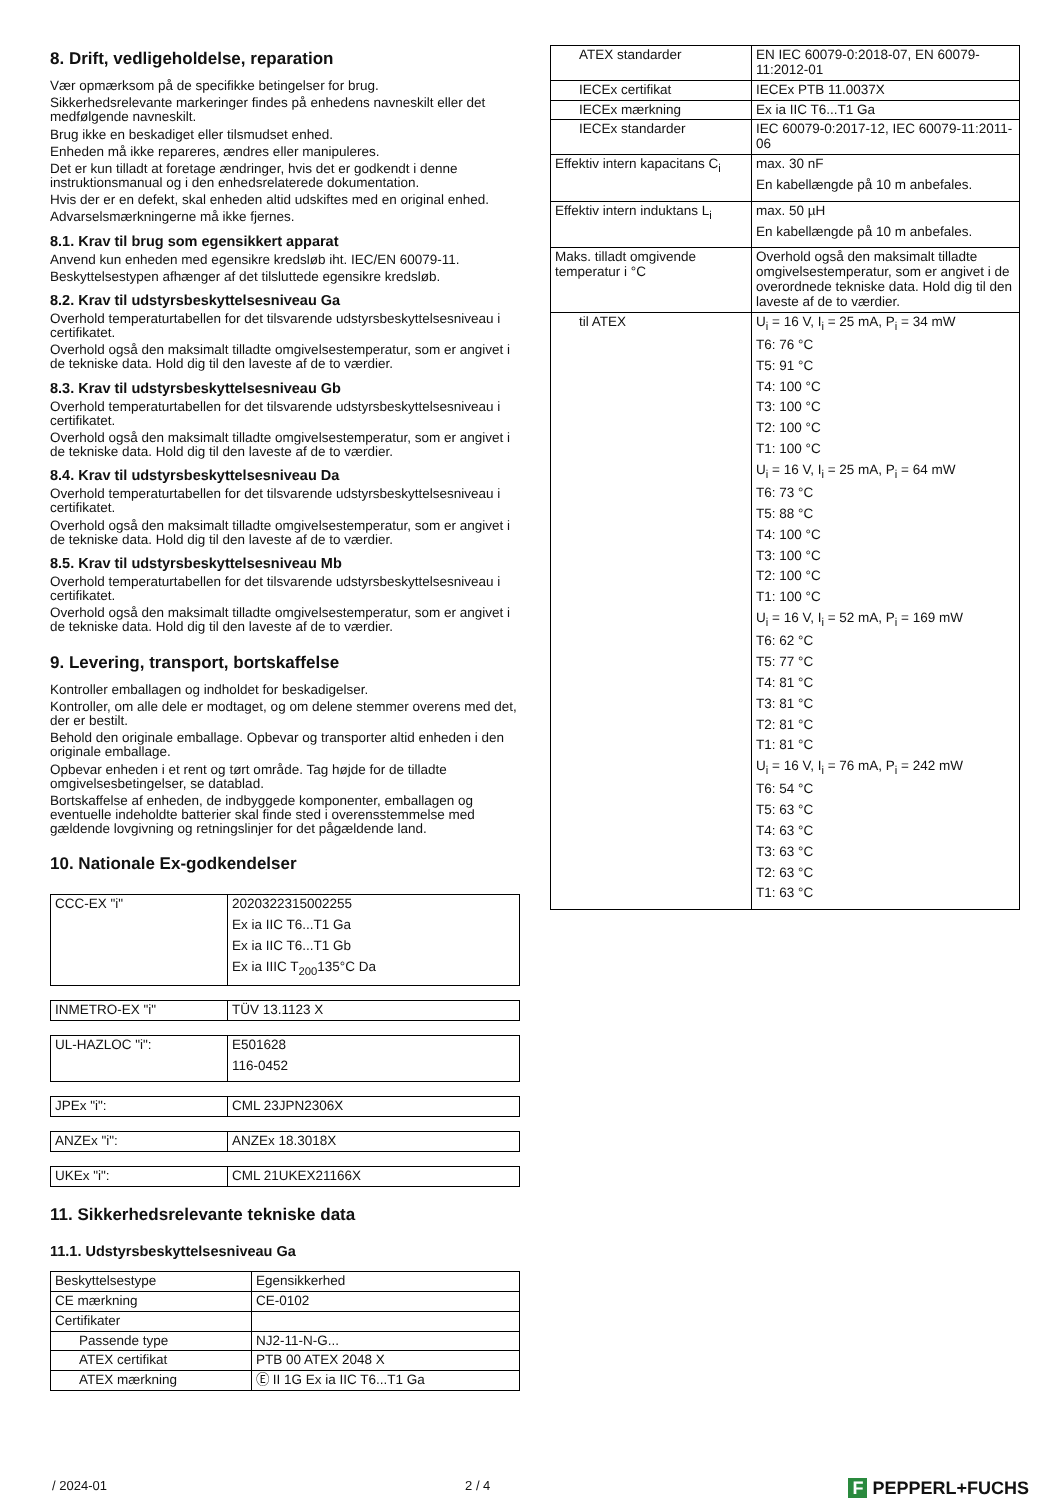8. Drift, vedligeholdelse, reparation
Vær opmærksom på de specifikke betingelser for brug.
Sikkerhedsrelevante markeringer findes på enhedens navneskilt eller det medfølgende navneskilt.
Brug ikke en beskadiget eller tilsmudset enhed.
Enheden må ikke repareres, ændres eller manipuleres.
Det er kun tilladt at foretage ændringer, hvis det er godkendt i denne instruktionsmanual og i den enhedsrelaterede dokumentation.
Hvis der er en defekt, skal enheden altid udskiftes med en original enhed.
Advarselsmærkningerne må ikke fjernes.
8.1. Krav til brug som egensikkert apparat
Anvend kun enheden med egensikre kredsløb iht. IEC/EN 60079-11.
Beskyttelsestypen afhænger af det tilsluttede egensikre kredsløb.
8.2. Krav til udstyrsbeskyttelsesniveau Ga
Overhold temperaturtabellen for det tilsvarende udstyrsbeskyttelsesniveau i certifikatet.
Overhold også den maksimalt tilladte omgivelsestemperatur, som er angivet i de tekniske data. Hold dig til den laveste af de to værdier.
8.3. Krav til udstyrsbeskyttelsesniveau Gb
Overhold temperaturtabellen for det tilsvarende udstyrsbeskyttelsesniveau i certifikatet.
Overhold også den maksimalt tilladte omgivelsestemperatur, som er angivet i de tekniske data. Hold dig til den laveste af de to værdier.
8.4. Krav til udstyrsbeskyttelsesniveau Da
Overhold temperaturtabellen for det tilsvarende udstyrsbeskyttelsesniveau i certifikatet.
Overhold også den maksimalt tilladte omgivelsestemperatur, som er angivet i de tekniske data. Hold dig til den laveste af de to værdier.
8.5. Krav til udstyrsbeskyttelsesniveau Mb
Overhold temperaturtabellen for det tilsvarende udstyrsbeskyttelsesniveau i certifikatet.
Overhold også den maksimalt tilladte omgivelsestemperatur, som er angivet i de tekniske data. Hold dig til den laveste af de to værdier.
9. Levering, transport, bortskaffelse
Kontroller emballagen og indholdet for beskadigelser.
Kontroller, om alle dele er modtaget, og om delene stemmer overens med det, der er bestilt.
Behold den originale emballage. Opbevar og transporter altid enheden i den originale emballage.
Opbevar enheden i et rent og tørt område. Tag højde for de tilladte omgivelsesbetingelser, se datablad.
Bortskaffelse af enheden, de indbyggede komponenter, emballagen og eventuelle indeholdte batterier skal finde sted i overensstemmelse med gældende lovgivning og retningslinjer for det pågældende land.
10. Nationale Ex-godkendelser
| CCC-EX "i" | 2020322315002255 Ex ia IIC T6...T1 Ga Ex ia IIC T6...T1 Gb Ex ia IIIC T<sub>200</sub>135°C Da |
| INMETRO-EX "i" | TÜV 13.1123 X |
| UL-HAZLOC "i": | E501628 116-0452 |
| JPEx "i": | CML 23JPN2306X |
| ANZEx "i": | ANZEx 18.3018X |
| UKEx "i": | CML 21UKEX21166X |
11. Sikkerhedsrelevante tekniske data
11.1. Udstyrsbeskyttelsesniveau Ga
| Beskyttelsestype | Egensikkerhed |
| CE mærkning | CE-0102 |
| Certifikater | |
| Passende type | NJ2-11-N-G... |
| ATEX certifikat | PTB 00 ATEX 2048 X |
| ATEX mærkning | Ⓔ II 1G Ex ia IIC T6...T1 Ga |
| ATEX standarder | EN IEC 60079-0:2018-07, EN 60079-11:2012-01 |
| IECEx certifikat | IECEx PTB 11.0037X |
| IECEx mærkning | Ex ia IIC T6...T1 Ga |
| IECEx standarder | IEC 60079-0:2017-12, IEC 60079-11:2011-06 |
| Effektiv intern kapacitans C<sub>i</sub> | max. 30 nF En kabellængde på 10 m anbefales. |
| Effektiv intern induktans L<sub>i</sub> | max. 50 µH En kabellængde på 10 m anbefales. |
| Maks. tilladt omgivende temperatur i °C | Overhold også den maksimalt tilladte omgivelsestemperatur, som er angivet i de overordnede tekniske data. Hold dig til den laveste af de to værdier. |
| til ATEX | U<sub>i</sub> = 16 V, I<sub>i</sub> = 25 mA, P<sub>i</sub> = 34 mW T6: 76 °C T5: 91 °C T4: 100 °C T3: 100 °C T2: 100 °C T1: 100 °C U<sub>i</sub> = 16 V, I<sub>i</sub> = 25 mA, P<sub>i</sub> = 64 mW T6: 73 °C T5: 88 °C T4: 100 °C T3: 100 °C T2: 100 °C T1: 100 °C U<sub>i</sub> = 16 V, I<sub>i</sub> = 52 mA, P<sub>i</sub> = 169 mW T6: 62 °C T5: 77 °C T4: 81 °C T3: 81 °C T2: 81 °C T1: 81 °C U<sub>i</sub> = 16 V, I<sub>i</sub> = 76 mA, P<sub>i</sub> = 242 mW T6: 54 °C T5: 63 °C T4: 63 °C T3: 63 °C T2: 63 °C T1: 63 °C |
/ 2024-01 2 / 4 F PEPPERL+FUCHS